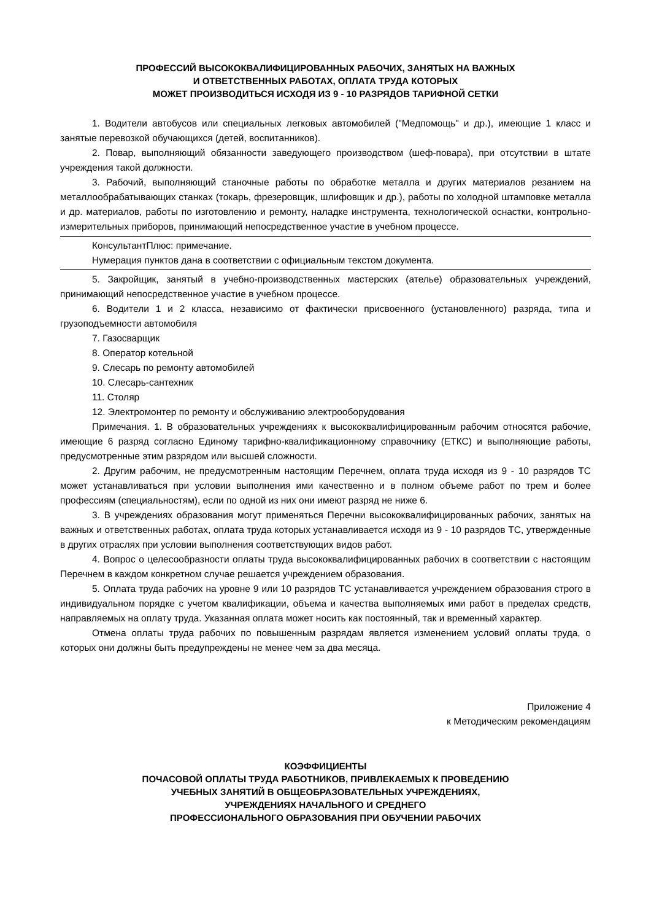ПРОФЕССИЙ ВЫСОКОКВАЛИФИЦИРОВАННЫХ РАБОЧИХ, ЗАНЯТЫХ НА ВАЖНЫХ
И ОТВЕТСТВЕННЫХ РАБОТАХ, ОПЛАТА ТРУДА КОТОРЫХ
МОЖЕТ ПРОИЗВОДИТЬСЯ ИСХОДЯ ИЗ 9 - 10 РАЗРЯДОВ ТАРИФНОЙ СЕТКИ
1. Водители автобусов или специальных легковых автомобилей ("Медпомощь" и др.), имеющие 1 класс и занятые перевозкой обучающихся (детей, воспитанников).
2. Повар, выполняющий обязанности заведующего производством (шеф-повара), при отсутствии в штате учреждения такой должности.
3. Рабочий, выполняющий станочные работы по обработке металла и других материалов резанием на металлообрабатывающих станках (токарь, фрезеровщик, шлифовщик и др.), работы по холодной штамповке металла и др. материалов, работы по изготовлению и ремонту, наладке инструмента, технологической оснастки, контрольно-измерительных приборов, принимающий непосредственное участие в учебном процессе.
КонсультантПлюс: примечание.
Нумерация пунктов дана в соответствии с официальным текстом документа.
5. Закройщик, занятый в учебно-производственных мастерских (ателье) образовательных учреждений, принимающий непосредственное участие в учебном процессе.
6. Водители 1 и 2 класса, независимо от фактически присвоенного (установленного) разряда, типа и грузоподъемности автомобиля
7. Газосварщик
8. Оператор котельной
9. Слесарь по ремонту автомобилей
10. Слесарь-сантехник
11. Столяр
12. Электромонтер по ремонту и обслуживанию электрооборудования
Примечания. 1. В образовательных учреждениях к высококвалифицированным рабочим относятся рабочие, имеющие 6 разряд согласно Единому тарифно-квалификационному справочнику (ЕТКС) и выполняющие работы, предусмотренные этим разрядом или высшей сложности.
2. Другим рабочим, не предусмотренным настоящим Перечнем, оплата труда исходя из 9 - 10 разрядов ТС может устанавливаться при условии выполнения ими качественно и в полном объеме работ по трем и более профессиям (специальностям), если по одной из них они имеют разряд не ниже 6.
3. В учреждениях образования могут применяться Перечни высококвалифицированных рабочих, занятых на важных и ответственных работах, оплата труда которых устанавливается исходя из 9 - 10 разрядов ТС, утвержденные в других отраслях при условии выполнения соответствующих видов работ.
4. Вопрос о целесообразности оплаты труда высококвалифицированных рабочих в соответствии с настоящим Перечнем в каждом конкретном случае решается учреждением образования.
5. Оплата труда рабочих на уровне 9 или 10 разрядов ТС устанавливается учреждением образования строго в индивидуальном порядке с учетом квалификации, объема и качества выполняемых ими работ в пределах средств, направляемых на оплату труда. Указанная оплата может носить как постоянный, так и временный характер.
Отмена оплаты труда рабочих по повышенным разрядам является изменением условий оплаты труда, о которых они должны быть предупреждены не менее чем за два месяца.
Приложение 4
к Методическим рекомендациям
КОЭФФИЦИЕНТЫ
ПОЧАСОВОЙ ОПЛАТЫ ТРУДА РАБОТНИКОВ, ПРИВЛЕКАЕМЫХ К ПРОВЕДЕНИЮ
УЧЕБНЫХ ЗАНЯТИЙ В ОБЩЕОБРАЗОВАТЕЛЬНЫХ УЧРЕЖДЕНИЯХ,
УЧРЕЖДЕНИЯХ НАЧАЛЬНОГО И СРЕДНЕГО
ПРОФЕССИОНАЛЬНОГО ОБРАЗОВАНИЯ ПРИ ОБУЧЕНИИ РАБОЧИХ